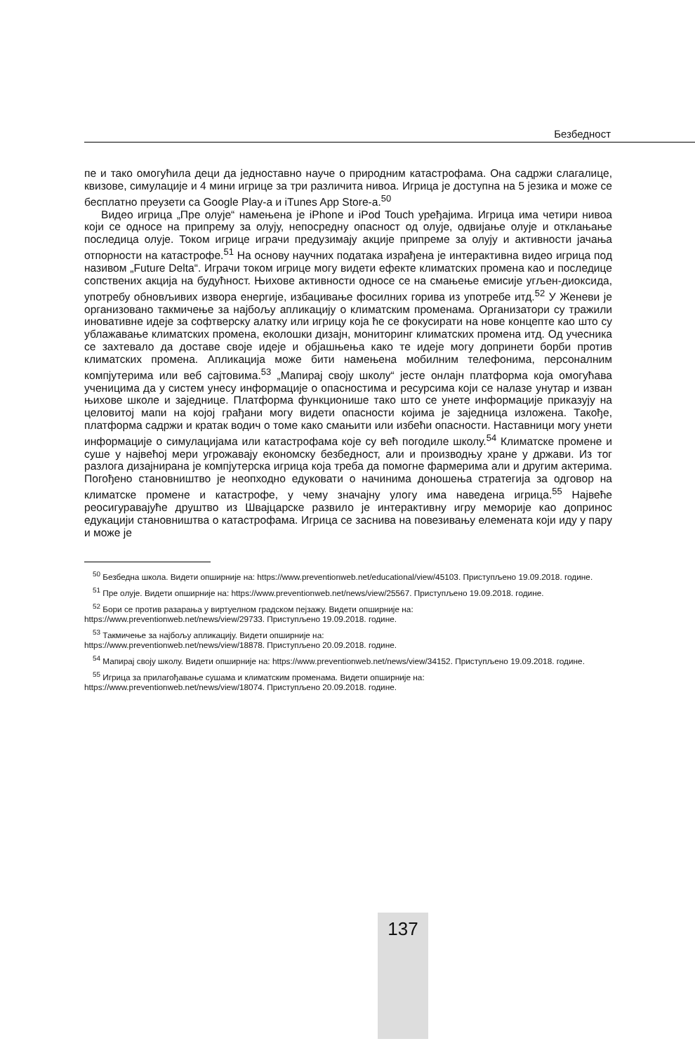Безбедност
пе и тако омогућила деци да једноставно науче о природним катастрофама. Она садржи слагалице, квизове, симулације и 4 мини игрице за три различита нивоа. Игрица је доступна на 5 језика и може се бесплатно преузети са Google Play-a и iTunes App Store-a.<sup>50</sup>
Видео игрица „Пре олује“ намењена је iPhone и iPod Touch уређајима. Игрица има четири нивоа који се односе на припрему за олују, непосредну опасност од олује, одвијање олује и отклањање последица олује. Током игрице играчи предузимају акције припреме за олују и активности јачања отпорности на катастрофе.<sup>51</sup> На основу научних података израђена је интерактивна видео игрица под називом „Future Delta“. Играчи током игрице могу видети ефекте климатских промена као и последице сопствених акција на будућност. Њихове активности односе се на смањење емисије угљен-диоксида, употребу обновљивих извора енергије, избацивање фосилних горива из употребе итд.<sup>52</sup> У Женеви је организовано такмичење за најбољу апликацију о климатским променама. Организатори су тражили иновативне идеје за софтверску алатку или игрицу која ће се фокусирати на нове концепте као што су ублажавање климатских промена, еколошки дизајн, мониторинг климатских промена итд. Од учесника се захтевало да доставе своје идеје и објашњења како те идеје могу допринети борби против климатских промена. Апликација може бити намењена мобилним телефонима, персоналним компјутерима или веб сајтовима.<sup>53</sup> „Мапирај своју школу“ јесте онлајн платформа која омогућава ученицима да у систем унесу информације о опасностима и ресурсима који се налазе унутар и изван њихове школе и заједнице. Платформа функционише тако што се унете информације приказују на целовитој мапи на којој грађани могу видети опасности којима је заједница изложена. Такође, платформа садржи и кратак водич о томе како смањити или избећи опасности. Наставници могу унети информације о симулацијама или катастрофама које су већ погодиле школу.<sup>54</sup> Климатске промене и суше у највећој мери угрожавају економску безбедност, али и производњу хране у држави. Из тог разлога дизајнирана је компјутерска игрица која треба да помогне фармерима али и другим актерима. Погођено становништво је неопходно едуковати о начинима доношења стратегија за одговор на климатске промене и катастрофе, у чему значајну улогу има наведена игрица.<sup>55</sup> Највеће реосигуравајуће друштво из Швајцарске развило је интерактивну игру меморије као допринос едукацији становништва о катастрофама. Игрица се заснива на повезивању елемената који иду у пару и може је
<sup>50</sup> Безбедна школа. Видети опширније на: https://www.preventionweb.net/educational/view/45103. Приступљено 19.09.2018. године.
<sup>51</sup> Пре олује. Видети опширније на: https://www.preventionweb.net/news/view/25567. Приступљено 19.09.2018. године.
<sup>52</sup> Бори се против разарања у виртуелном градском пејзажу. Видети опширније на:
https://www.preventionweb.net/news/view/29733. Приступљено 19.09.2018. године.
<sup>53</sup> Такмичење за најбољу апликацију. Видети опширније на:
https://www.preventionweb.net/news/view/18878. Приступљено 20.09.2018. године.
<sup>54</sup> Мапирај своју школу. Видети опширније на: https://www.preventionweb.net/news/view/34152. Приступљено 19.09.2018. године.
<sup>55</sup> Игрица за прилагођавање сушама и климатским променама. Видети опширније на:
https://www.preventionweb.net/news/view/18074. Приступљено 20.09.2018. године.
137